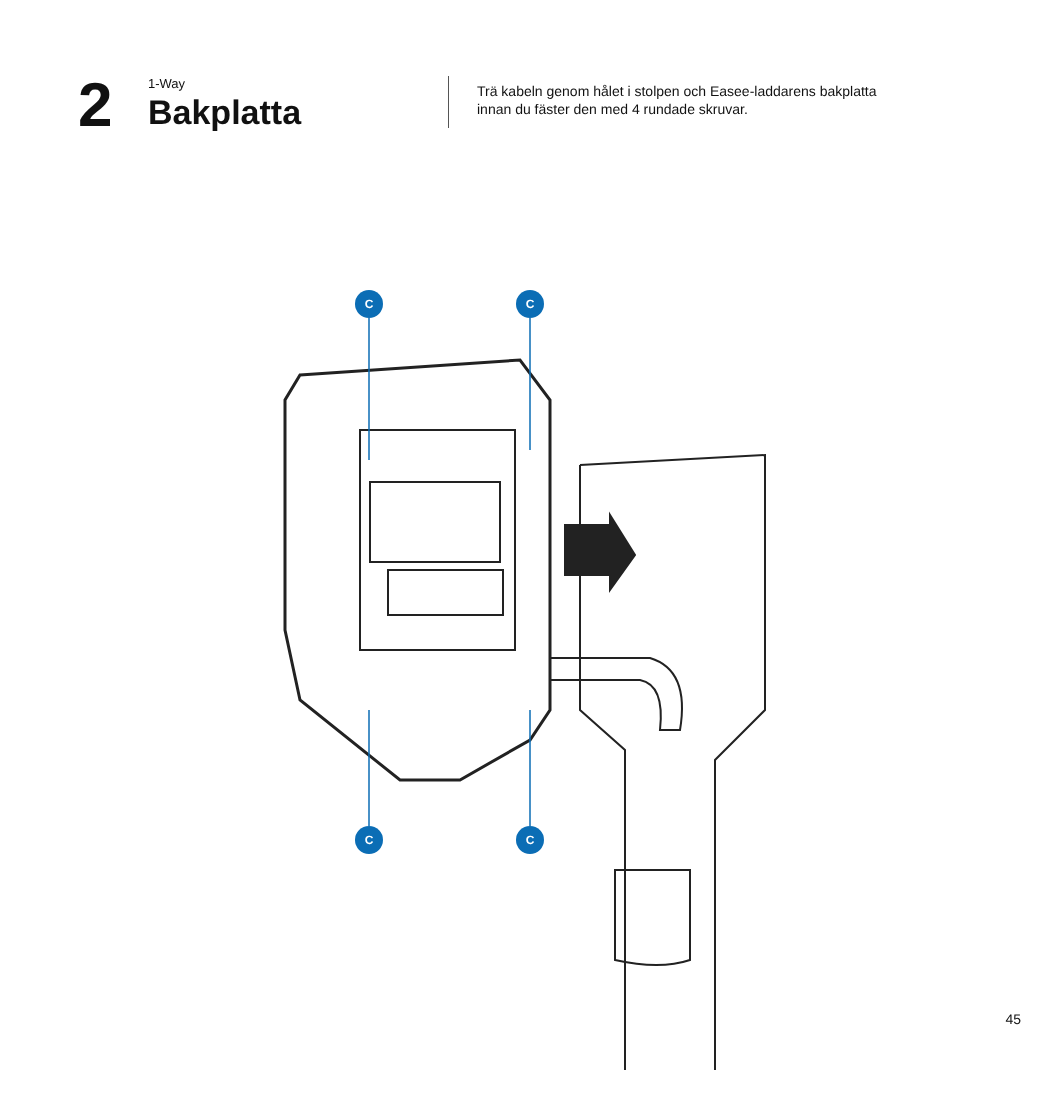2
1-Way
Bakplatta
Trä kabeln genom hålet i stolpen och Easee-laddarens bakplatta innan du fäster den med 4 rundade skruvar.
C
C
C
C
45